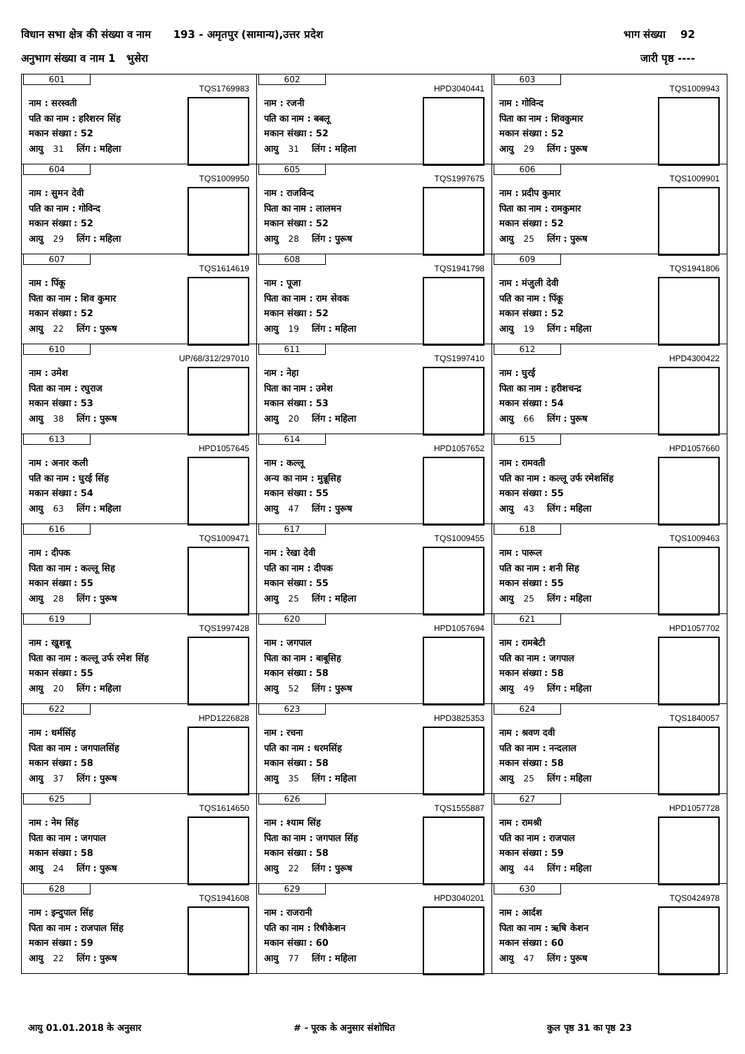विधान सभा क्षेत्र की संख्या व नाम 193 - अमृतपुर (सामान्य),उत्तर प्रदेश भाग संख्या 92
अनुभाग संख्या व नाम 1 भुसेरा जारी पृष्ठ ----
| 601 TQS1769983 नाम : सरस्वती पति का नाम : हरिशरन सिंह मकान संख्या : 52 आयु 31 लिंग : महिला | 602 HPD3040441 नाम : रजनी पति का नाम : बबलू मकान संख्या : 52 आयु 31 लिंग : महिला | 603 TQS1009943 नाम : गोविन्द पिता का नाम : शिवकुमार मकान संख्या : 52 आयु 29 लिंग : पुरूष |
| 604 TQS1009950 नाम : सुमन देवी पति का नाम : गोविन्द मकान संख्या : 52 आयु 29 लिंग : महिला | 605 TQS1997675 नाम : राजविन्द पिता का नाम : लालमन मकान संख्या : 52 आयु 28 लिंग : पुरूष | 606 TQS1009901 नाम : प्रदीप कुमार पिता का नाम : रामकुमार मकान संख्या : 52 आयु 25 लिंग : पुरूष |
| 607 TQS1614619 नाम : पिंकू पिता का नाम : शिव कुमार मकान संख्या : 52 आयु 22 लिंग : पुरूष | 608 TQS1941798 नाम : पूजा पिता का नाम : राम सेवक मकान संख्या : 52 आयु 19 लिंग : महिला | 609 TQS1941806 नाम : मंजुली देवी पति का नाम : पिंकू मकान संख्या : 52 आयु 19 लिंग : महिला |
| 610 UP/68/312/297010 नाम : उमेश पिता का नाम : रघुराज मकान संख्या : 53 आयु 38 लिंग : पुरूष | 611 TQS1997410 नाम : नेहा पिता का नाम : उमेश मकान संख्या : 53 आयु 20 लिंग : महिला | 612 HPD4300422 नाम : घुरई पिता का नाम : हरीशचन्द्र मकान संख्या : 54 आयु 66 लिंग : पुरूष |
| 613 HPD1057645 नाम : अनार कली पति का नाम : घुरई सिंह मकान संख्या : 54 आयु 63 लिंग : महिला | 614 HPD1057652 नाम : कल्लू अन्य का नाम : मुन्नूसिह मकान संख्या : 55 आयु 47 लिंग : पुरूष | 615 HPD1057660 नाम : रामवती पति का नाम : कल्लू उर्फ रमेशसिंह मकान संख्या : 55 आयु 43 लिंग : महिला |
| 616 TQS1009471 नाम : दीपक पिता का नाम : कल्लू सिह मकान संख्या : 55 आयु 28 लिंग : पुरूष | 617 TQS1009455 नाम : रेखा देवी पति का नाम : दीपक मकान संख्या : 55 आयु 25 लिंग : महिला | 618 TQS1009463 नाम : पारूल पति का नाम : शनी सिह मकान संख्या : 55 आयु 25 लिंग : महिला |
| 619 TQS1997428 नाम : खुशबू पिता का नाम : कल्लू उर्फ रमेश सिंह मकान संख्या : 55 आयु 20 लिंग : महिला | 620 HPD1057694 नाम : जगपाल पिता का नाम : बाबूसिह मकान संख्या : 58 आयु 52 लिंग : पुरूष | 621 HPD1057702 नाम : रामबेटी पति का नाम : जगपाल मकान संख्या : 58 आयु 49 लिंग : महिला |
| 622 HPD1226828 नाम : धर्मसिंह पिता का नाम : जगपालसिंह मकान संख्या : 58 आयु 37 लिंग : पुरूष | 623 HPD3825353 नाम : रचना पति का नाम : धरमसिंह मकान संख्या : 58 आयु 35 लिंग : महिला | 624 TQS1840057 नाम : श्रवण दवी पति का नाम : नन्दलाल मकान संख्या : 58 आयु 25 लिंग : महिला |
| 625 TQS1614650 नाम : नेम सिंह पिता का नाम : जगपाल मकान संख्या : 58 आयु 24 लिंग : पुरूष | 626 TQS1555887 नाम : श्याम सिंह पिता का नाम : जगपाल सिंह मकान संख्या : 58 आयु 22 लिंग : पुरूष | 627 HPD1057728 नाम : रामश्री पति का नाम : राजपाल मकान संख्या : 59 आयु 44 लिंग : महिला |
| 628 TQS1941608 नाम : इन्दुपाल सिंह पिता का नाम : राजपाल सिंह मकान संख्या : 59 आयु 22 लिंग : पुरूष | 629 HPD3040201 नाम : राजरानी पति का नाम : रिषीकेशन मकान संख्या : 60 आयु 77 लिंग : महिला | 630 TQS0424978 नाम : आर्दश पिता का नाम : ऋषि केशन मकान संख्या : 60 आयु 47 लिंग : पुरूष |
आयु 01.01.2018 के अनुसार # - पूरक के अनुसार संशोधित कुल पृष्ठ 31 का पृष्ठ 23